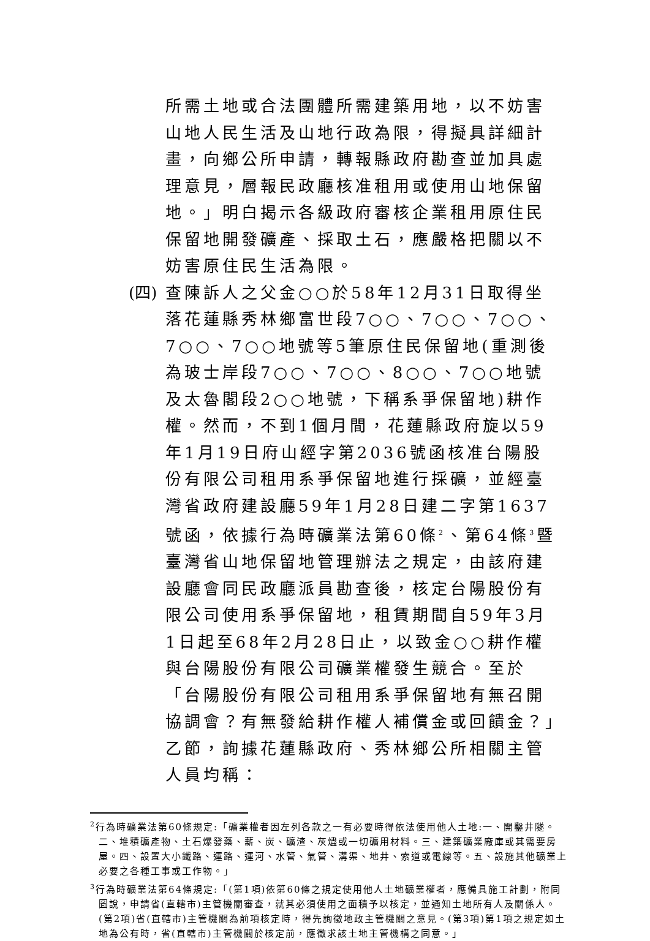所需土地或合法團體所需建築用地，以不妨害山地人民生活及山地行政為限，得擬具詳細計畫，向鄉公所申請，轉報縣政府勘查並加具處理意見，層報民政廳核准租用或使用山地保留地。」明白揭示各級政府審核企業租用原住民保留地開發礦產、採取土石，應嚴格把關以不妨害原住民生活為限。
(四) 查陳訴人之父金○○於58年12月31日取得坐落花蓮縣秀林鄉富世段7○○、7○○、7○○、7○○、7○○地號等5筆原住民保留地(重測後為玻士岸段7○○、7○○、8○○、7○○地號及太魯閣段2○○地號，下稱系爭保留地)耕作權。然而，不到1個月間，花蓮縣政府旋以59年1月19日府山經字第2036號函核准台陽股份有限公司租用系爭保留地進行採礦，並經臺灣省政府建設廳59年1月28日建二字第1637號函，依據行為時礦業法第60條<sup>2</sup>、第64條<sup>3</sup>暨臺灣省山地保留地管理辦法之規定，由該府建設廳會同民政廳派員勘查後，核定台陽股份有限公司使用系爭保留地，租賃期間自59年3月1日起至68年2月28日止，以致金○○耕作權與台陽股份有限公司礦業權發生競合。至於「台陽股份有限公司租用系爭保留地有無召開協調會？有無發給耕作權人補償金或回饋金？」乙節，詢據花蓮縣政府、秀林鄉公所相關主管人員均稱：
<sup>2</sup> 行為時礦業法第60條規定:「礦業權者因左列各款之一有必要時得依法使用他人土地:一、開鑿井隧。二、堆積礦產物、土石爆發藥、薪、炭、礦渣、灰燼或一切礦用材料。三、建築礦業廠庫或其需要房屋。四、設置大小鐵路、運路、運河、水管、氣管、溝渠、地井、索道或電線等。五、設施其他礦業上必要之各種工事或工作物。」
<sup>3</sup> 行為時礦業法第64條規定:「(第1項)依第60條之規定使用他人土地礦業權者，應備具施工計劃，附同圖說，申請省(直轄市)主管機關審查，就其必須使用之面積予以核定，並通知土地所有人及關係人。(第2項)省(直轄市)主管機關為前項核定時，得先詢徵地政主管機關之意見。(第3項)第1項之規定如土地為公有時，省(直轄市)主管機關於核定前，應徵求該土地主管機構之同意。」